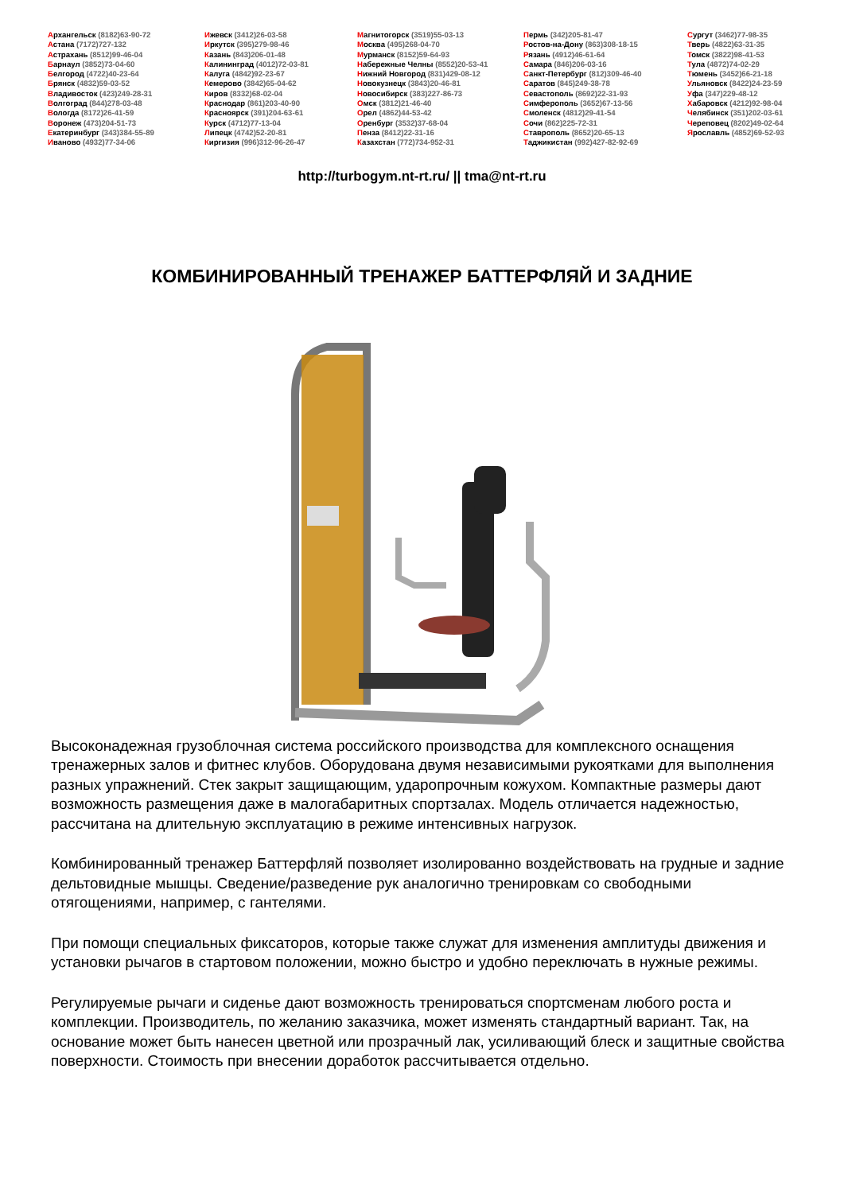Архангельск (8182)63-90-72
Астана (7172)727-132
Астрахань (8512)99-46-04
Барнаул (3852)73-04-60
Белгород (4722)40-23-64
Брянск (4832)59-03-52
Владивосток (423)249-28-31
Волгоград (844)278-03-48
Вологда (8172)26-41-59
Воронеж (473)204-51-73
Екатеринбург (343)384-55-89
Иваново (4932)77-34-06
Ижевск (3412)26-03-58
Иркутск (395)279-98-46
Казань (843)206-01-48
Калининград (4012)72-03-81
Калуга (4842)92-23-67
Кемерово (3842)65-04-62
Киров (8332)68-02-04
Краснодар (861)203-40-90
Красноярск (391)204-63-61
Курск (4712)77-13-04
Липецк (4742)52-20-81
Киргизия (996)312-96-26-47
Магнитогорск (3519)55-03-13
Москва (495)268-04-70
Мурманск (8152)59-64-93
Набережные Челны (8552)20-53-41
Нижний Новгород (831)429-08-12
Новокузнецк (3843)20-46-81
Новосибирск (383)227-86-73
Омск (3812)21-46-40
Орел (4862)44-53-42
Оренбург (3532)37-68-04
Пенза (8412)22-31-16
Казахстан (772)734-952-31
Пермь (342)205-81-47
Ростов-на-Дону (863)308-18-15
Рязань (4912)46-61-64
Самара (846)206-03-16
Санкт-Петербург (812)309-46-40
Саратов (845)249-38-78
Севастополь (8692)22-31-93
Симферополь (3652)67-13-56
Смоленск (4812)29-41-54
Сочи (862)225-72-31
Ставрополь (8652)20-65-13
Таджикистан (992)427-82-92-69
Сургут (3462)77-98-35
Тверь (4822)63-31-35
Томск (3822)98-41-53
Тула (4872)74-02-29
Тюмень (3452)66-21-18
Ульяновск (8422)24-23-59
Уфа (347)229-48-12
Хабаровск (4212)92-98-04
Челябинск (351)202-03-61
Череповец (8202)49-02-64
Ярославль (4852)69-52-93
http://turbogym.nt-rt.ru/ || tma@nt-rt.ru
КОМБИНИРОВАННЫЙ ТРЕНАЖЕР БАТТЕРФЛЯЙ И ЗАДНИЕ
Высоконадежная грузоблочная система российского производства для комплексного оснащения тренажерных залов и фитнес клубов. Оборудована двумя независимыми рукоятками для выполнения разных упражнений. Стек закрыт защищающим, ударопрочным кожухом. Компактные размеры дают возможность размещения даже в малогабаритных спортзалах. Модель отличается надежностью, рассчитана на длительную эксплуатацию в режиме интенсивных нагрузок.
Комбинированный тренажер Баттерфляй позволяет изолированно воздействовать на грудные и задние дельтовидные мышцы. Сведение/разведение рук аналогично тренировкам со свободными отягощениями, например, с гантелями.
При помощи специальных фиксаторов, которые также служат для изменения амплитуды движения и установки рычагов в стартовом положении, можно быстро и удобно переключать в нужные режимы.
Регулируемые рычаги и сиденье дают возможность тренироваться спортсменам любого роста и комплекции. Производитель, по желанию заказчика, может изменять стандартный вариант. Так, на основание может быть нанесен цветной или прозрачный лак, усиливающий блеск и защитные свойства поверхности. Стоимость при внесении доработок рассчитывается отдельно.